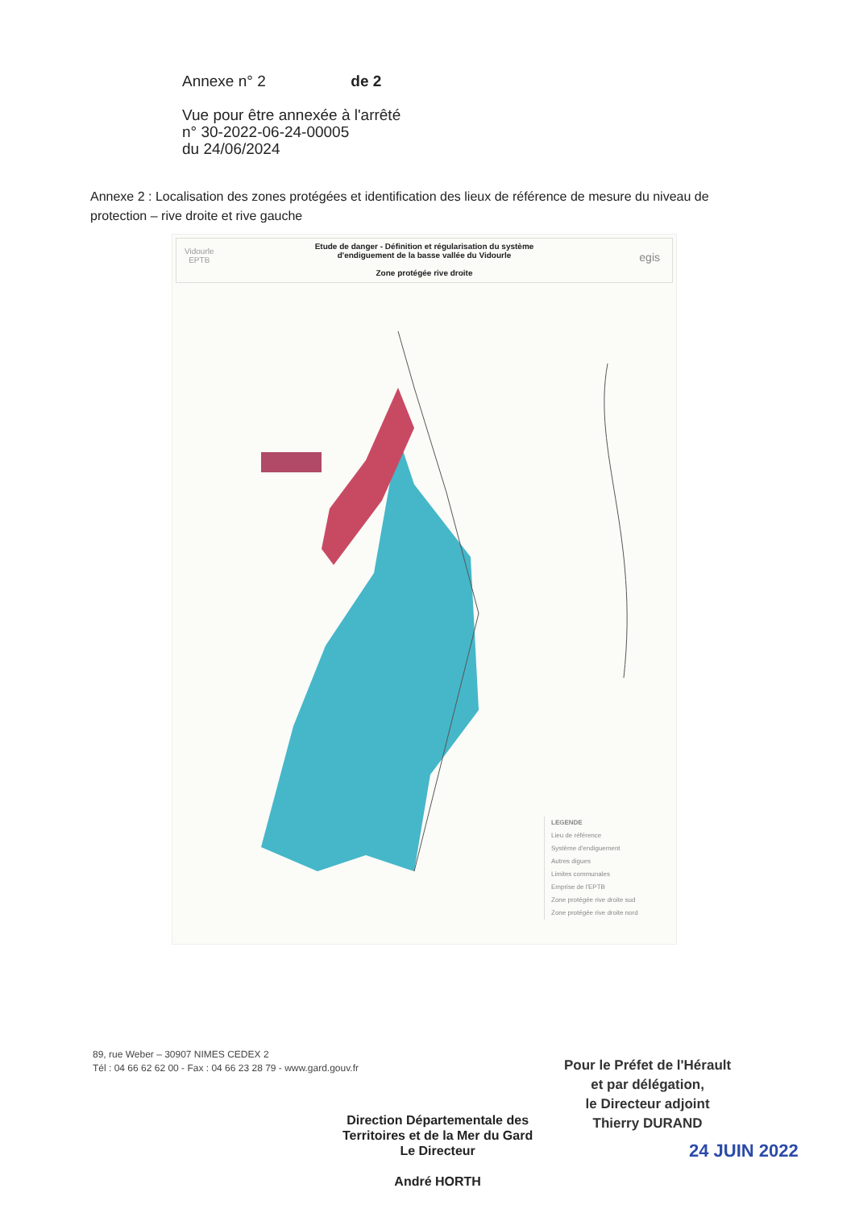Annexe n° 2 de 2
Vue pour être annexée à l'arrêté
n° 30-2022-06-24-00005
du 24/06/2024
Annexe 2 : Localisation des zones protégées et identification des lieux de référence de mesure du niveau de protection – rive droite et rive gauche
Vidourle
EPTB
Etude de danger - Définition et régularisation du système
d'endiguement de la basse vallée du Vidourle
Zone protégée rive droite
egis
LEGENDE
Lieu de référence
Système d'endiguement
Autres digues
Limites communales
Emprise de l'EPTB
Zone protégée rive droite sud
Zone protégée rive droite nord
89, rue Weber – 30907 NIMES CEDEX 2
Tél : 04 66 62 62 00 - Fax : 04 66 23 28 79 - www.gard.gouv.fr
Pour le Préfet de l'Hérault
et par délégation,
le Directeur adjoint
Thierry DURAND
Direction Départementale des
Territoires et de la Mer du Gard
Le Directeur
André HORTH
24 JUIN 2022